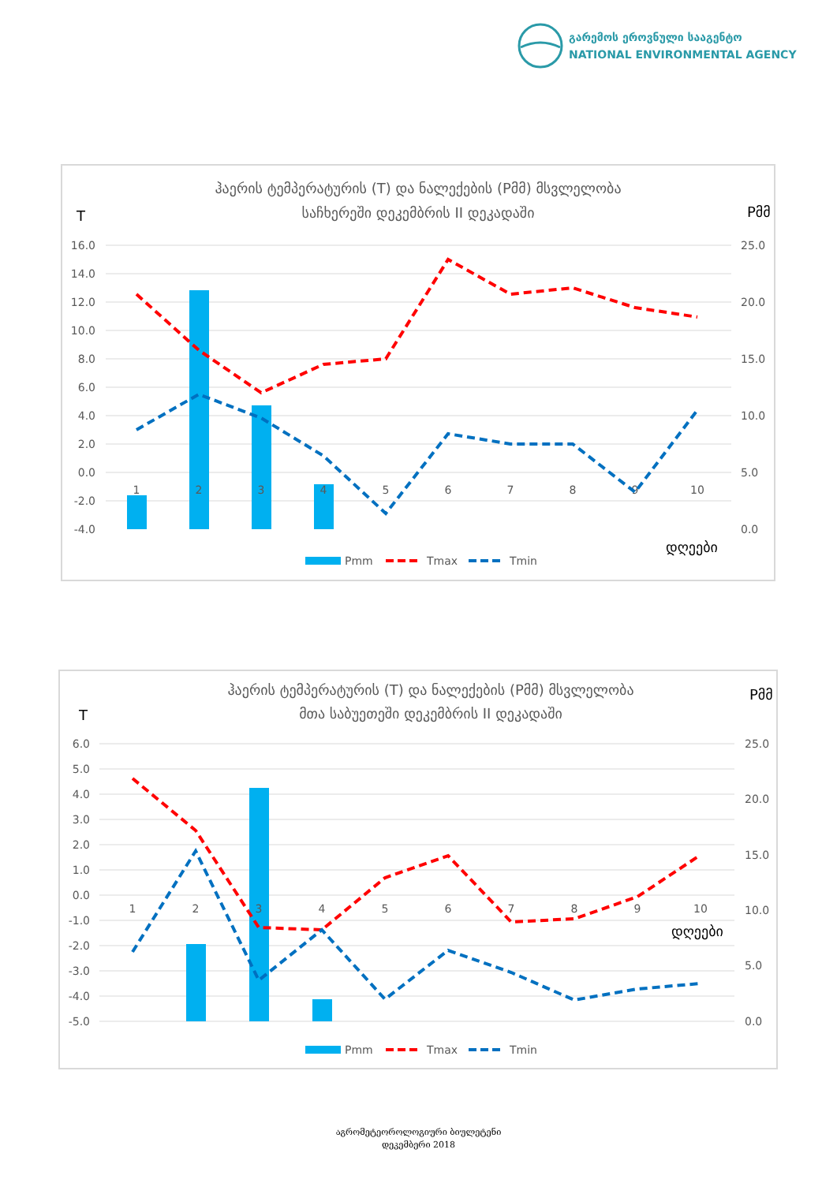გარემოს ეროვნული სააგენტო
NATIONAL ENVIRONMENTAL AGENCY
ჰაერის ტემპერატურის (T) და ნალექების (Pმმ) მსვლელობა
საჩხერეში დეკემბრის II დეკადაში
T
Pმმ
16.0
14.0
12.0
10.0
8.0
6.0
4.0
2.0
0.0
-2.0
-4.0
25.0
20.0
15.0
10.0
5.0
0.0
1
2
3
4
5
6
7
8
9
10
დღეები
Pmm
Tmax
Tmin
ჰაერის ტემპერატურის (T) და ნალექების (Pმმ) მსვლელობა
მთა საბუეთეში დეკემბრის II დეკადაში
T
Pმმ
6.0
5.0
4.0
3.0
2.0
1.0
0.0
-1.0
-2.0
-3.0
-4.0
-5.0
25.0
20.0
15.0
10.0
5.0
0.0
1
2
3
4
5
6
7
8
9
10
დღეები
Pmm
Tmax
Tmin
აგრომეტეოროლოგიური ბიულეტენი
დეკემბერი 2018